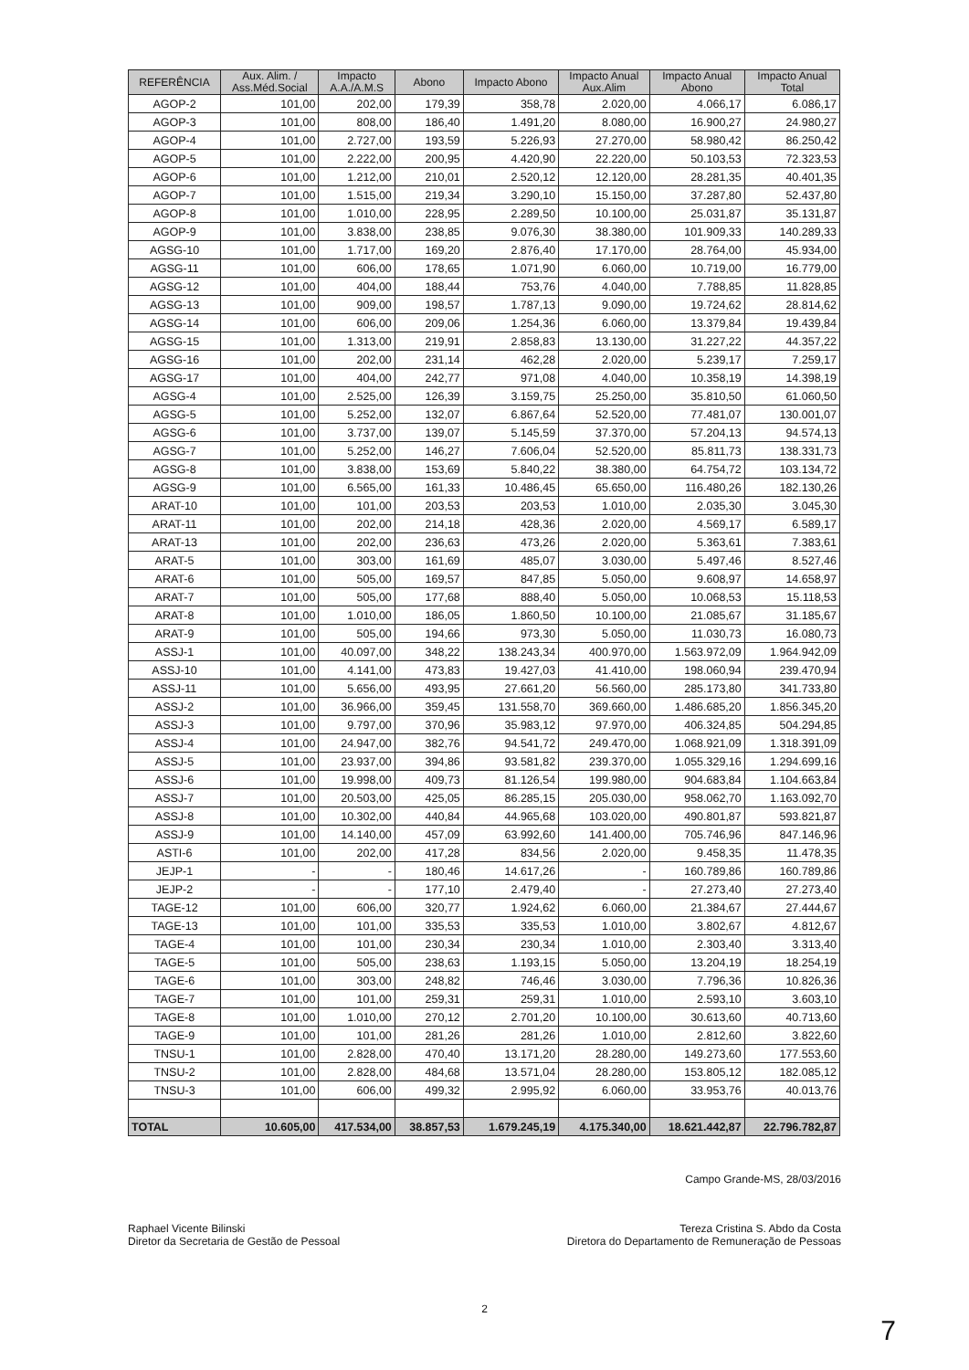| REFERÊNCIA | Aux. Alim. / Ass.Méd.Social | Impacto A.A./A.M.S | Abono | Impacto Abono | Impacto Anual Aux.Alim | Impacto Anual Abono | Impacto Anual Total |
| --- | --- | --- | --- | --- | --- | --- | --- |
| AGOP-2 | 101,00 | 202,00 | 179,39 | 358,78 | 2.020,00 | 4.066,17 | 6.086,17 |
| AGOP-3 | 101,00 | 808,00 | 186,40 | 1.491,20 | 8.080,00 | 16.900,27 | 24.980,27 |
| AGOP-4 | 101,00 | 2.727,00 | 193,59 | 5.226,93 | 27.270,00 | 58.980,42 | 86.250,42 |
| AGOP-5 | 101,00 | 2.222,00 | 200,95 | 4.420,90 | 22.220,00 | 50.103,53 | 72.323,53 |
| AGOP-6 | 101,00 | 1.212,00 | 210,01 | 2.520,12 | 12.120,00 | 28.281,35 | 40.401,35 |
| AGOP-7 | 101,00 | 1.515,00 | 219,34 | 3.290,10 | 15.150,00 | 37.287,80 | 52.437,80 |
| AGOP-8 | 101,00 | 1.010,00 | 228,95 | 2.289,50 | 10.100,00 | 25.031,87 | 35.131,87 |
| AGOP-9 | 101,00 | 3.838,00 | 238,85 | 9.076,30 | 38.380,00 | 101.909,33 | 140.289,33 |
| AGSG-10 | 101,00 | 1.717,00 | 169,20 | 2.876,40 | 17.170,00 | 28.764,00 | 45.934,00 |
| AGSG-11 | 101,00 | 606,00 | 178,65 | 1.071,90 | 6.060,00 | 10.719,00 | 16.779,00 |
| AGSG-12 | 101,00 | 404,00 | 188,44 | 753,76 | 4.040,00 | 7.788,85 | 11.828,85 |
| AGSG-13 | 101,00 | 909,00 | 198,57 | 1.787,13 | 9.090,00 | 19.724,62 | 28.814,62 |
| AGSG-14 | 101,00 | 606,00 | 209,06 | 1.254,36 | 6.060,00 | 13.379,84 | 19.439,84 |
| AGSG-15 | 101,00 | 1.313,00 | 219,91 | 2.858,83 | 13.130,00 | 31.227,22 | 44.357,22 |
| AGSG-16 | 101,00 | 202,00 | 231,14 | 462,28 | 2.020,00 | 5.239,17 | 7.259,17 |
| AGSG-17 | 101,00 | 404,00 | 242,77 | 971,08 | 4.040,00 | 10.358,19 | 14.398,19 |
| AGSG-4 | 101,00 | 2.525,00 | 126,39 | 3.159,75 | 25.250,00 | 35.810,50 | 61.060,50 |
| AGSG-5 | 101,00 | 5.252,00 | 132,07 | 6.867,64 | 52.520,00 | 77.481,07 | 130.001,07 |
| AGSG-6 | 101,00 | 3.737,00 | 139,07 | 5.145,59 | 37.370,00 | 57.204,13 | 94.574,13 |
| AGSG-7 | 101,00 | 5.252,00 | 146,27 | 7.606,04 | 52.520,00 | 85.811,73 | 138.331,73 |
| AGSG-8 | 101,00 | 3.838,00 | 153,69 | 5.840,22 | 38.380,00 | 64.754,72 | 103.134,72 |
| AGSG-9 | 101,00 | 6.565,00 | 161,33 | 10.486,45 | 65.650,00 | 116.480,26 | 182.130,26 |
| ARAT-10 | 101,00 | 101,00 | 203,53 | 203,53 | 1.010,00 | 2.035,30 | 3.045,30 |
| ARAT-11 | 101,00 | 202,00 | 214,18 | 428,36 | 2.020,00 | 4.569,17 | 6.589,17 |
| ARAT-13 | 101,00 | 202,00 | 236,63 | 473,26 | 2.020,00 | 5.363,61 | 7.383,61 |
| ARAT-5 | 101,00 | 303,00 | 161,69 | 485,07 | 3.030,00 | 5.497,46 | 8.527,46 |
| ARAT-6 | 101,00 | 505,00 | 169,57 | 847,85 | 5.050,00 | 9.608,97 | 14.658,97 |
| ARAT-7 | 101,00 | 505,00 | 177,68 | 888,40 | 5.050,00 | 10.068,53 | 15.118,53 |
| ARAT-8 | 101,00 | 1.010,00 | 186,05 | 1.860,50 | 10.100,00 | 21.085,67 | 31.185,67 |
| ARAT-9 | 101,00 | 505,00 | 194,66 | 973,30 | 5.050,00 | 11.030,73 | 16.080,73 |
| ASSJ-1 | 101,00 | 40.097,00 | 348,22 | 138.243,34 | 400.970,00 | 1.563.972,09 | 1.964.942,09 |
| ASSJ-10 | 101,00 | 4.141,00 | 473,83 | 19.427,03 | 41.410,00 | 198.060,94 | 239.470,94 |
| ASSJ-11 | 101,00 | 5.656,00 | 493,95 | 27.661,20 | 56.560,00 | 285.173,80 | 341.733,80 |
| ASSJ-2 | 101,00 | 36.966,00 | 359,45 | 131.558,70 | 369.660,00 | 1.486.685,20 | 1.856.345,20 |
| ASSJ-3 | 101,00 | 9.797,00 | 370,96 | 35.983,12 | 97.970,00 | 406.324,85 | 504.294,85 |
| ASSJ-4 | 101,00 | 24.947,00 | 382,76 | 94.541,72 | 249.470,00 | 1.068.921,09 | 1.318.391,09 |
| ASSJ-5 | 101,00 | 23.937,00 | 394,86 | 93.581,82 | 239.370,00 | 1.055.329,16 | 1.294.699,16 |
| ASSJ-6 | 101,00 | 19.998,00 | 409,73 | 81.126,54 | 199.980,00 | 904.683,84 | 1.104.663,84 |
| ASSJ-7 | 101,00 | 20.503,00 | 425,05 | 86.285,15 | 205.030,00 | 958.062,70 | 1.163.092,70 |
| ASSJ-8 | 101,00 | 10.302,00 | 440,84 | 44.965,68 | 103.020,00 | 490.801,87 | 593.821,87 |
| ASSJ-9 | 101,00 | 14.140,00 | 457,09 | 63.992,60 | 141.400,00 | 705.746,96 | 847.146,96 |
| ASTI-6 | 101,00 | 202,00 | 417,28 | 834,56 | 2.020,00 | 9.458,35 | 11.478,35 |
| JEJP-1 | - | - | 180,46 | 14.617,26 | - | 160.789,86 | 160.789,86 |
| JEJP-2 | - | - | 177,10 | 2.479,40 | - | 27.273,40 | 27.273,40 |
| TAGE-12 | 101,00 | 606,00 | 320,77 | 1.924,62 | 6.060,00 | 21.384,67 | 27.444,67 |
| TAGE-13 | 101,00 | 101,00 | 335,53 | 335,53 | 1.010,00 | 3.802,67 | 4.812,67 |
| TAGE-4 | 101,00 | 101,00 | 230,34 | 230,34 | 1.010,00 | 2.303,40 | 3.313,40 |
| TAGE-5 | 101,00 | 505,00 | 238,63 | 1.193,15 | 5.050,00 | 13.204,19 | 18.254,19 |
| TAGE-6 | 101,00 | 303,00 | 248,82 | 746,46 | 3.030,00 | 7.796,36 | 10.826,36 |
| TAGE-7 | 101,00 | 101,00 | 259,31 | 259,31 | 1.010,00 | 2.593,10 | 3.603,10 |
| TAGE-8 | 101,00 | 1.010,00 | 270,12 | 2.701,20 | 10.100,00 | 30.613,60 | 40.713,60 |
| TAGE-9 | 101,00 | 101,00 | 281,26 | 281,26 | 1.010,00 | 2.812,60 | 3.822,60 |
| TNSU-1 | 101,00 | 2.828,00 | 470,40 | 13.171,20 | 28.280,00 | 149.273,60 | 177.553,60 |
| TNSU-2 | 101,00 | 2.828,00 | 484,68 | 13.571,04 | 28.280,00 | 153.805,12 | 182.085,12 |
| TNSU-3 | 101,00 | 606,00 | 499,32 | 2.995,92 | 6.060,00 | 33.953,76 | 40.013,76 |
| TOTAL | 10.605,00 | 417.534,00 | 38.857,53 | 1.679.245,19 | 4.175.340,00 | 18.621.442,87 | 22.796.782,87 |
Campo Grande-MS, 28/03/2016
Raphael Vicente Bilinski
Diretor da Secretaria de Gestão de Pessoal
Tereza Cristina S. Abdo da Costa
Diretora do Departamento de Remuneração de Pessoas
2
7